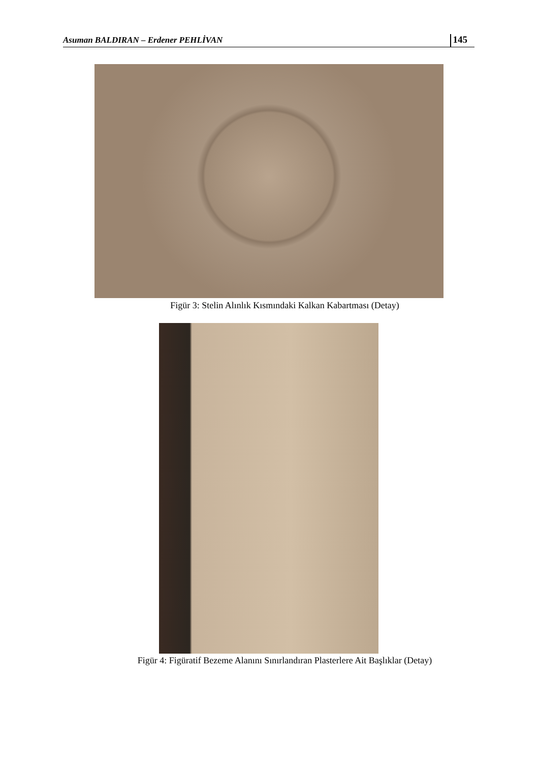Asuman BALDIRAN – Erdener PEHLİVAN 145
Figür 3: Stelin Alınlık Kısmındaki Kalkan Kabartması (Detay)
Figür 4: Figüratif Bezeme Alanını Sınırlandıran Plasterlere Ait Başlıklar (Detay)